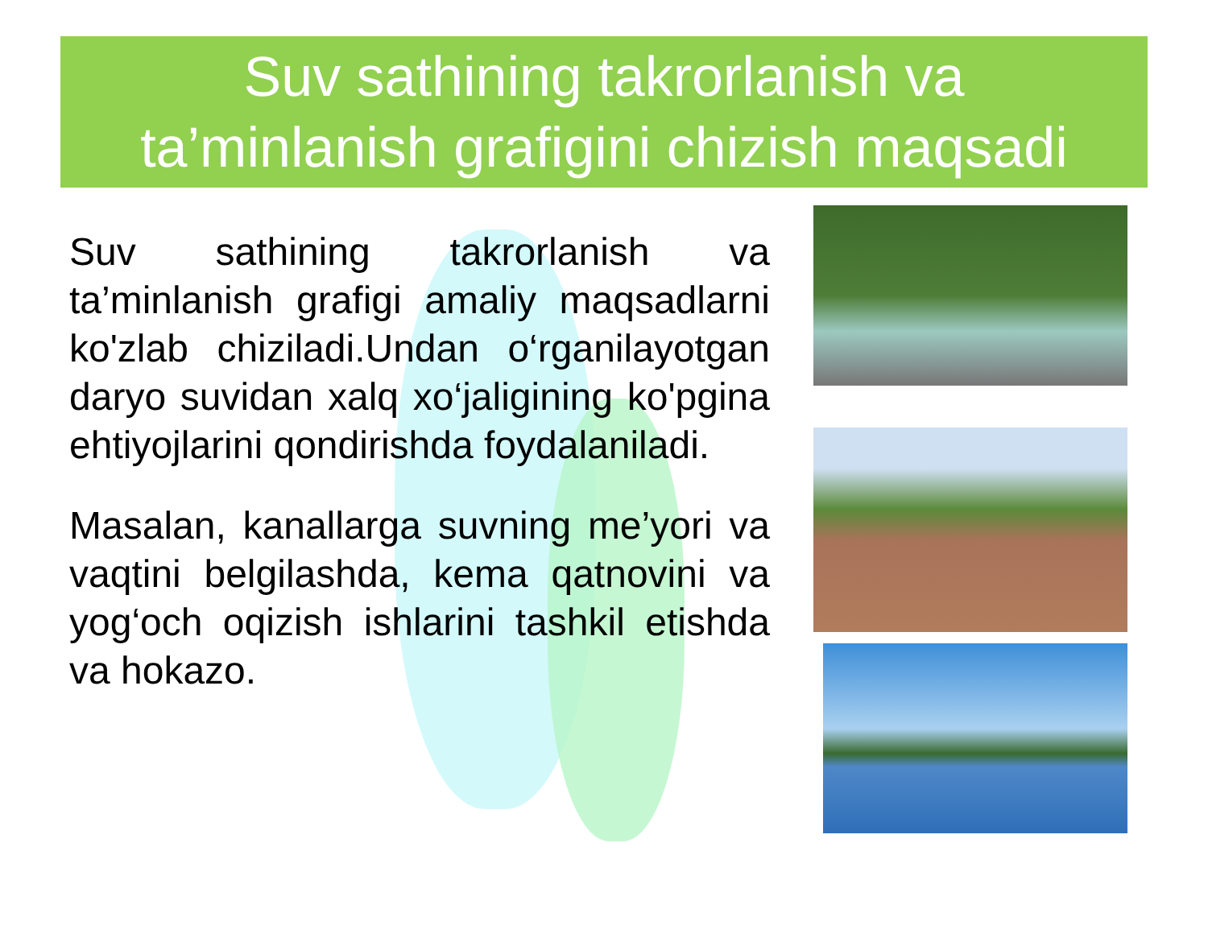Suv sathining takrorlanish va
ta’minlanish grafigini chizish maqsadi
Suv sathining takrorlanish va ta’minlanish grafigi amaliy maqsadlarni ko'zlab chiziladi.Undan o‘rganilayotgan daryo suvidan xalq xo‘jaligining ko'pgina ehtiyojlarini qondirishda foydalaniladi.
Masalan, kanallarga suvning me’yori va vaqtini belgilashda, kema qatnovini va yog‘och oqizish ishlarini tashkil etishda va hokazo.